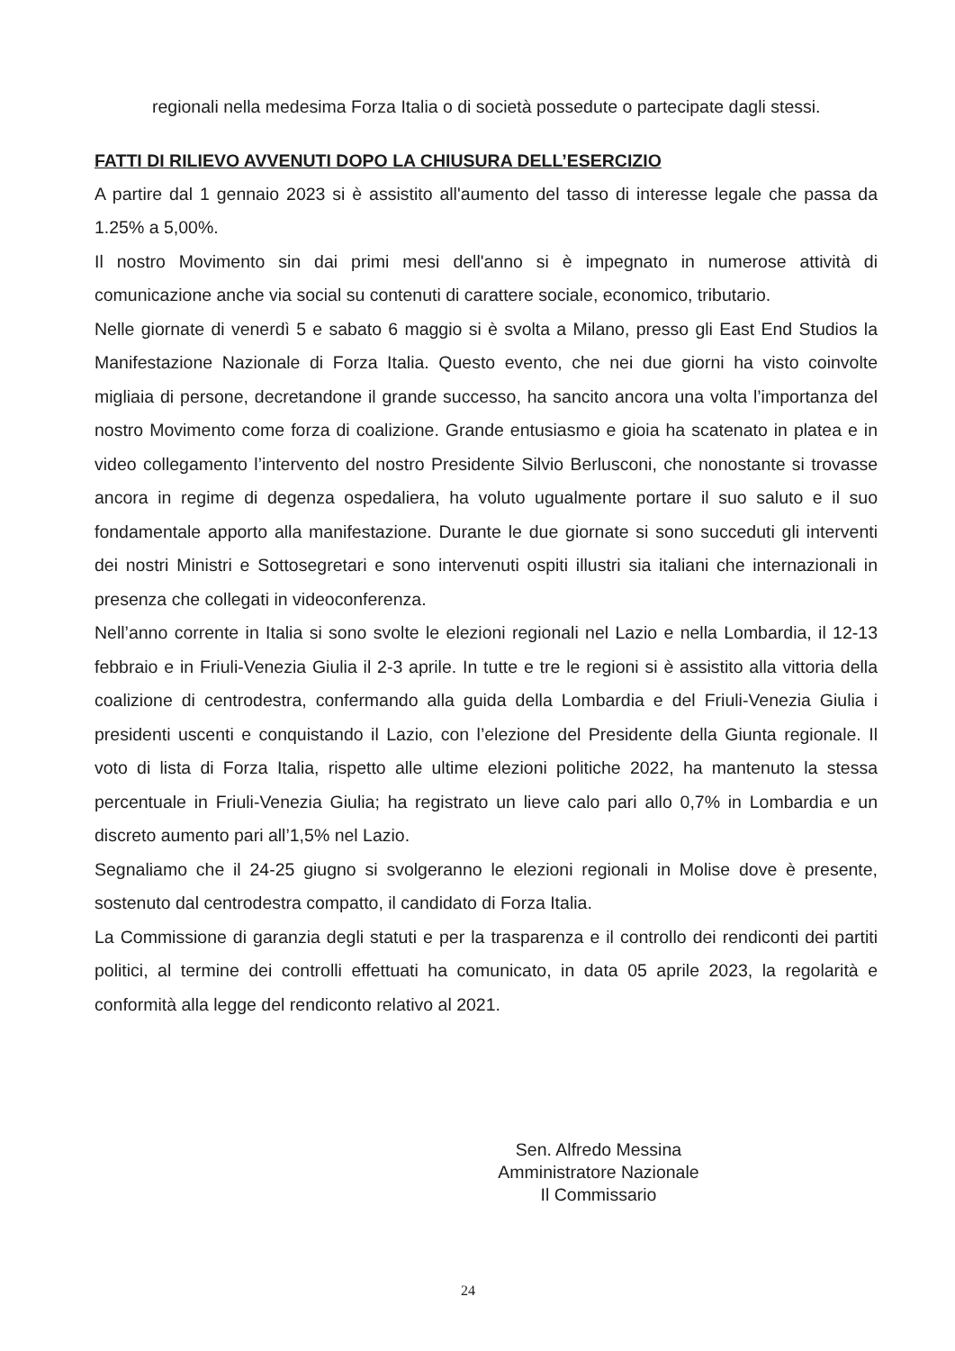regionali nella medesima Forza Italia o di società possedute o partecipate dagli stessi.
FATTI DI RILIEVO AVVENUTI DOPO LA CHIUSURA DELL’ESERCIZIO
A partire dal 1 gennaio 2023 si è assistito all'aumento del tasso di interesse legale che passa da 1.25% a 5,00%.
Il nostro Movimento sin dai primi mesi dell'anno si è impegnato in numerose attività di comunicazione anche via social su contenuti di carattere sociale, economico, tributario.
Nelle giornate di venerdì 5 e sabato 6 maggio si è svolta a Milano, presso gli East End Studios la Manifestazione Nazionale di Forza Italia. Questo evento, che nei due giorni ha visto coinvolte migliaia di persone, decretandone il grande successo, ha sancito ancora una volta l’importanza del nostro Movimento come forza di coalizione. Grande entusiasmo e gioia ha scatenato in platea e in video collegamento l’intervento del nostro Presidente Silvio Berlusconi, che nonostante si trovasse ancora in regime di degenza ospedaliera, ha voluto ugualmente portare il suo saluto e il suo fondamentale apporto alla manifestazione. Durante le due giornate si sono succeduti gli interventi dei nostri Ministri e Sottosegretari e sono intervenuti ospiti illustri sia italiani che internazionali in presenza che collegati in videoconferenza.
Nell’anno corrente in Italia si sono svolte le elezioni regionali nel Lazio e nella Lombardia, il 12-13 febbraio e in Friuli-Venezia Giulia il 2-3 aprile. In tutte e tre le regioni si è assistito alla vittoria della coalizione di centrodestra, confermando alla guida della Lombardia e del Friuli-Venezia Giulia i presidenti uscenti e conquistando il Lazio, con l’elezione del Presidente della Giunta regionale. Il voto di lista di Forza Italia, rispetto alle ultime elezioni politiche 2022, ha mantenuto la stessa percentuale in Friuli-Venezia Giulia; ha registrato un lieve calo pari allo 0,7% in Lombardia e un discreto aumento pari all’1,5% nel Lazio.
Segnaliamo che il 24-25 giugno si svolgeranno le elezioni regionali in Molise dove è presente, sostenuto dal centrodestra compatto, il candidato di Forza Italia.
La Commissione di garanzia degli statuti e per la trasparenza e il controllo dei rendiconti dei partiti politici, al termine dei controlli effettuati ha comunicato, in data 05 aprile 2023, la regolarità e conformità alla legge del rendiconto relativo al 2021.
Sen. Alfredo Messina
Amministratore Nazionale
Il Commissario
24